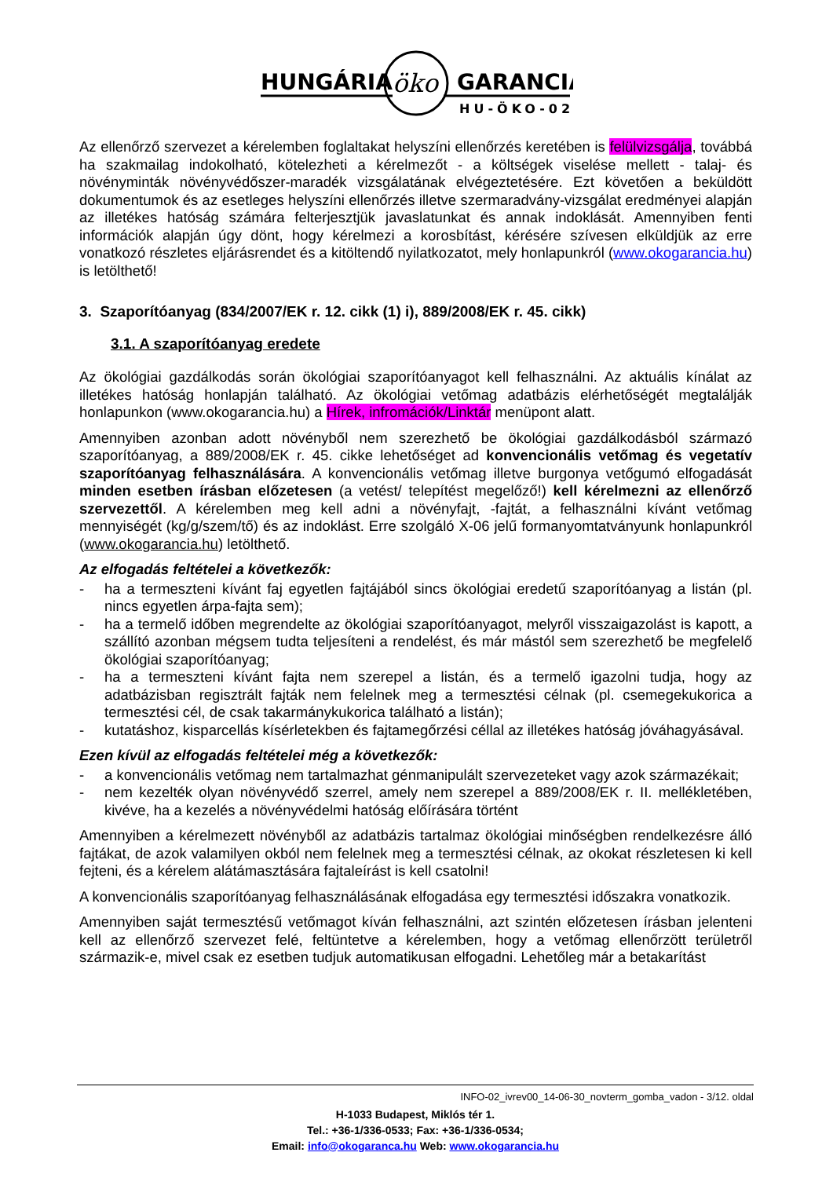HUNGÁRIA
öko
GARANCIA
HU-ÖKO-02
Az ellenőrző szervezet a kérelemben foglaltakat helyszíni ellenőrzés keretében is felülvizsgálja, továbbá ha szakmailag indokolható, kötelezheti a kérelmezőt - a költségek viselése mellett - talaj- és növényminták növényvédőszer-maradék vizsgálatának elvégeztetésére. Ezt követően a beküldött dokumentumok és az esetleges helyszíni ellenőrzés illetve szermaradvány-vizsgálat eredményei alapján az illetékes hatóság számára felterjesztjük javaslatunkat és annak indoklását. Amennyiben fenti információk alapján úgy dönt, hogy kérelmezi a korosbítást, kérésére szívesen elküldjük az erre vonatkozó részletes eljárásrendet és a kitöltendő nyilatkozatot, mely honlapunkról (www.okogarancia.hu) is letölthető!
3. Szaporítóanyag (834/2007/EK r. 12. cikk (1) i), 889/2008/EK r. 45. cikk)
3.1. A szaporítóanyag eredete
Az ökológiai gazdálkodás során ökológiai szaporítóanyagot kell felhasználni. Az aktuális kínálat az illetékes hatóság honlapján található. Az ökológiai vetőmag adatbázis elérhetőségét megtalálják honlapunkon (www.okogarancia.hu) a Hírek, infromációk/Linktár menüpont alatt.
Amennyiben azonban adott növényből nem szerezhető be ökológiai gazdálkodásból származó szaporítóanyag, a 889/2008/EK r. 45. cikke lehetőséget ad konvencionális vetőmag és vegetatív szaporítóanyag felhasználására. A konvencionális vetőmag illetve burgonya vetőgumó elfogadását minden esetben írásban előzetesen (a vetést/ telepítést megelőző!) kell kérelmezni az ellenőrző szervezettől. A kérelemben meg kell adni a növényfajt, -fajtát, a felhasználni kívánt vetőmag mennyiségét (kg/g/szem/tő) és az indoklást. Erre szolgáló X-06 jelű formanyomtatványunk honlapunkról (www.okogarancia.hu) letölthető.
Az elfogadás feltételei a következők:
- ha a termeszteni kívánt faj egyetlen fajtájából sincs ökológiai eredetű szaporítóanyag a listán (pl. nincs egyetlen árpa-fajta sem);
- ha a termelő időben megrendelte az ökológiai szaporítóanyagot, melyről visszaigazolást is kapott, a szállító azonban mégsem tudta teljesíteni a rendelést, és már mástól sem szerezhető be megfelelő ökológiai szaporítóanyag;
- ha a termeszteni kívánt fajta nem szerepel a listán, és a termelő igazolni tudja, hogy az adatbázisban regisztrált fajták nem felelnek meg a termesztési célnak (pl. csemegekukorica a termesztési cél, de csak takarmánykukorica található a listán);
- kutatáshoz, kisparcellás kísérletekben és fajtamegőrzési céllal az illetékes hatóság jóváhagyásával.
Ezen kívül az elfogadás feltételei még a következők:
- a konvencionális vetőmag nem tartalmazhat génmanipulált szervezeteket vagy azok származékait;
- nem kezelték olyan növényvédő szerrel, amely nem szerepel a 889/2008/EK r. II. mellékletében, kivéve, ha a kezelés a növényvédelmi hatóság előírására történt
Amennyiben a kérelmezett növényből az adatbázis tartalmaz ökológiai minőségben rendelkezésre álló fajtákat, de azok valamilyen okból nem felelnek meg a termesztési célnak, az okokat részletesen ki kell fejteni, és a kérelem alátámasztására fajtaleírást is kell csatolni!
A konvencionális szaporítóanyag felhasználásának elfogadása egy termesztési időszakra vonatkozik.
Amennyiben saját termesztésű vetőmagot kíván felhasználni, azt szintén előzetesen írásban jelenteni kell az ellenőrző szervezet felé, feltüntetve a kérelemben, hogy a vetőmag ellenőrzött területről származik-e, mivel csak ez esetben tudjuk automatikusan elfogadni. Lehetőleg már a betakarítást
INFO-02_ivrev00_14-06-30_novterm_gomba_vadon - 3/12. oldal
H-1033 Budapest, Miklós tér 1.
Tel.: +36-1/336-0533; Fax: +36-1/336-0534;
Email: info@okogaranca.hu Web: www.okogarancia.hu